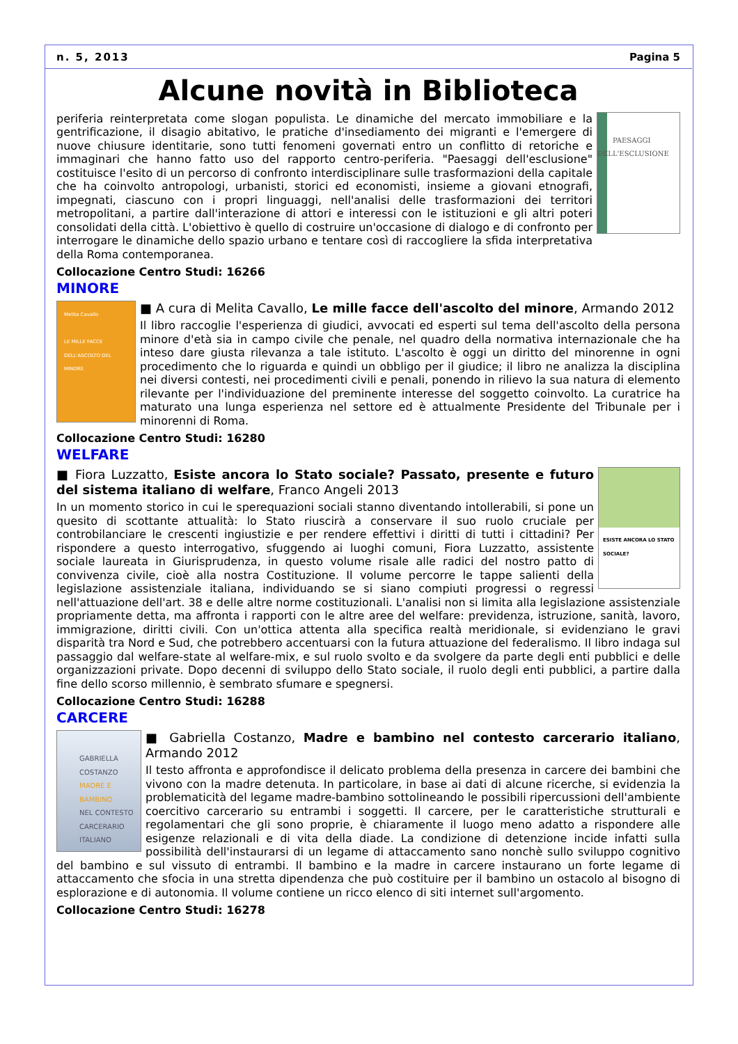n. 5, 2013 Pagina 5
Alcune novità in Biblioteca
PAESAGGI DELL'ESCLUSIONE
periferia reinterpretata come slogan populista. Le dinamiche del mercato immobiliare e la gentrificazione, il disagio abitativo, le pratiche d'insediamento dei migranti e l'emergere di nuove chiusure identitarie, sono tutti fenomeni governati entro un conflitto di retoriche e immaginari che hanno fatto uso del rapporto centro-periferia. "Paesaggi dell'esclusione" costituisce l'esito di un percorso di confronto interdisciplinare sulle trasformazioni della capitale che ha coinvolto antropologi, urbanisti, storici ed economisti, insieme a giovani etnografi, impegnati, ciascuno con i propri linguaggi, nell'analisi delle trasformazioni dei territori metropolitani, a partire dall'interazione di attori e interessi con le istituzioni e gli altri poteri consolidati della città. L'obiettivo è quello di costruire un'occasione di dialogo e di confronto per interrogare le dinamiche dello spazio urbano e tentare così di raccogliere la sfida interpretativa della Roma contemporanea.
Collocazione Centro Studi: 16266
MINORE
Melita Cavallo
LE MILLE FACCE DELL'ASCOLTO DEL MINORE
■ A cura di Melita Cavallo, Le mille facce dell'ascolto del minore, Armando 2012
Il libro raccoglie l'esperienza di giudici, avvocati ed esperti sul tema dell'ascolto della persona minore d'età sia in campo civile che penale, nel quadro della normativa internazionale che ha inteso dare giusta rilevanza a tale istituto. L'ascolto è oggi un diritto del minorenne in ogni procedimento che lo riguarda e quindi un obbligo per il giudice; il libro ne analizza la disciplina nei diversi contesti, nei procedimenti civili e penali, ponendo in rilievo la sua natura di elemento rilevante per l'individuazione del preminente interesse del soggetto coinvolto. La curatrice ha maturato una lunga esperienza nel settore ed è attualmente Presidente del Tribunale per i minorenni di Roma.
Collocazione Centro Studi: 16280
WELFARE
ESISTE ANCORA LO STATO SOCIALE?
■ Fiora Luzzatto, Esiste ancora lo Stato sociale? Passato, presente e futuro del sistema italiano di welfare, Franco Angeli 2013
In un momento storico in cui le sperequazioni sociali stanno diventando intollerabili, si pone un quesito di scottante attualità: lo Stato riuscirà a conservare il suo ruolo cruciale per controbilanciare le crescenti ingiustizie e per rendere effettivi i diritti di tutti i cittadini? Per rispondere a questo interrogativo, sfuggendo ai luoghi comuni, Fiora Luzzatto, assistente sociale laureata in Giurisprudenza, in questo volume risale alle radici del nostro patto di convivenza civile, cioè alla nostra Costituzione. Il volume percorre le tappe salienti della legislazione assistenziale italiana, individuando se si siano compiuti progressi o regressi nell'attuazione dell'art. 38 e delle altre norme costituzionali. L'analisi non si limita alla legislazione assistenziale propriamente detta, ma affronta i rapporti con le altre aree del welfare: previdenza, istruzione, sanità, lavoro, immigrazione, diritti civili. Con un'ottica attenta alla specifica realtà meridionale, si evidenziano le gravi disparità tra Nord e Sud, che potrebbero accentuarsi con la futura attuazione del federalismo. Il libro indaga sul passaggio dal welfare-state al welfare-mix, e sul ruolo svolto e da svolgere da parte degli enti pubblici e delle organizzazioni private. Dopo decenni di sviluppo dello Stato sociale, il ruolo degli enti pubblici, a partire dalla fine dello scorso millennio, è sembrato sfumare e spegnersi.
Collocazione Centro Studi: 16288
CARCERE
GABRIELLA COSTANZO
MADRE E BAMBINO
NEL CONTESTO CARCERARIO ITALIANO
■ Gabriella Costanzo, Madre e bambino nel contesto carcerario italiano, Armando 2012
Il testo affronta e approfondisce il delicato problema della presenza in carcere dei bambini che vivono con la madre detenuta. In particolare, in base ai dati di alcune ricerche, si evidenzia la problematicità del legame madre-bambino sottolineando le possibili ripercussioni dell'ambiente coercitivo carcerario su entrambi i soggetti. Il carcere, per le caratteristiche strutturali e regolamentari che gli sono proprie, è chiaramente il luogo meno adatto a rispondere alle esigenze relazionali e di vita della diade. La condizione di detenzione incide infatti sulla possibilità dell'instaurarsi di un legame di attaccamento sano nonchè sullo sviluppo cognitivo del bambino e sul vissuto di entrambi. Il bambino e la madre in carcere instaurano un forte legame di attaccamento che sfocia in una stretta dipendenza che può costituire per il bambino un ostacolo al bisogno di esplorazione e di autonomia. Il volume contiene un ricco elenco di siti internet sull'argomento.
Collocazione Centro Studi: 16278